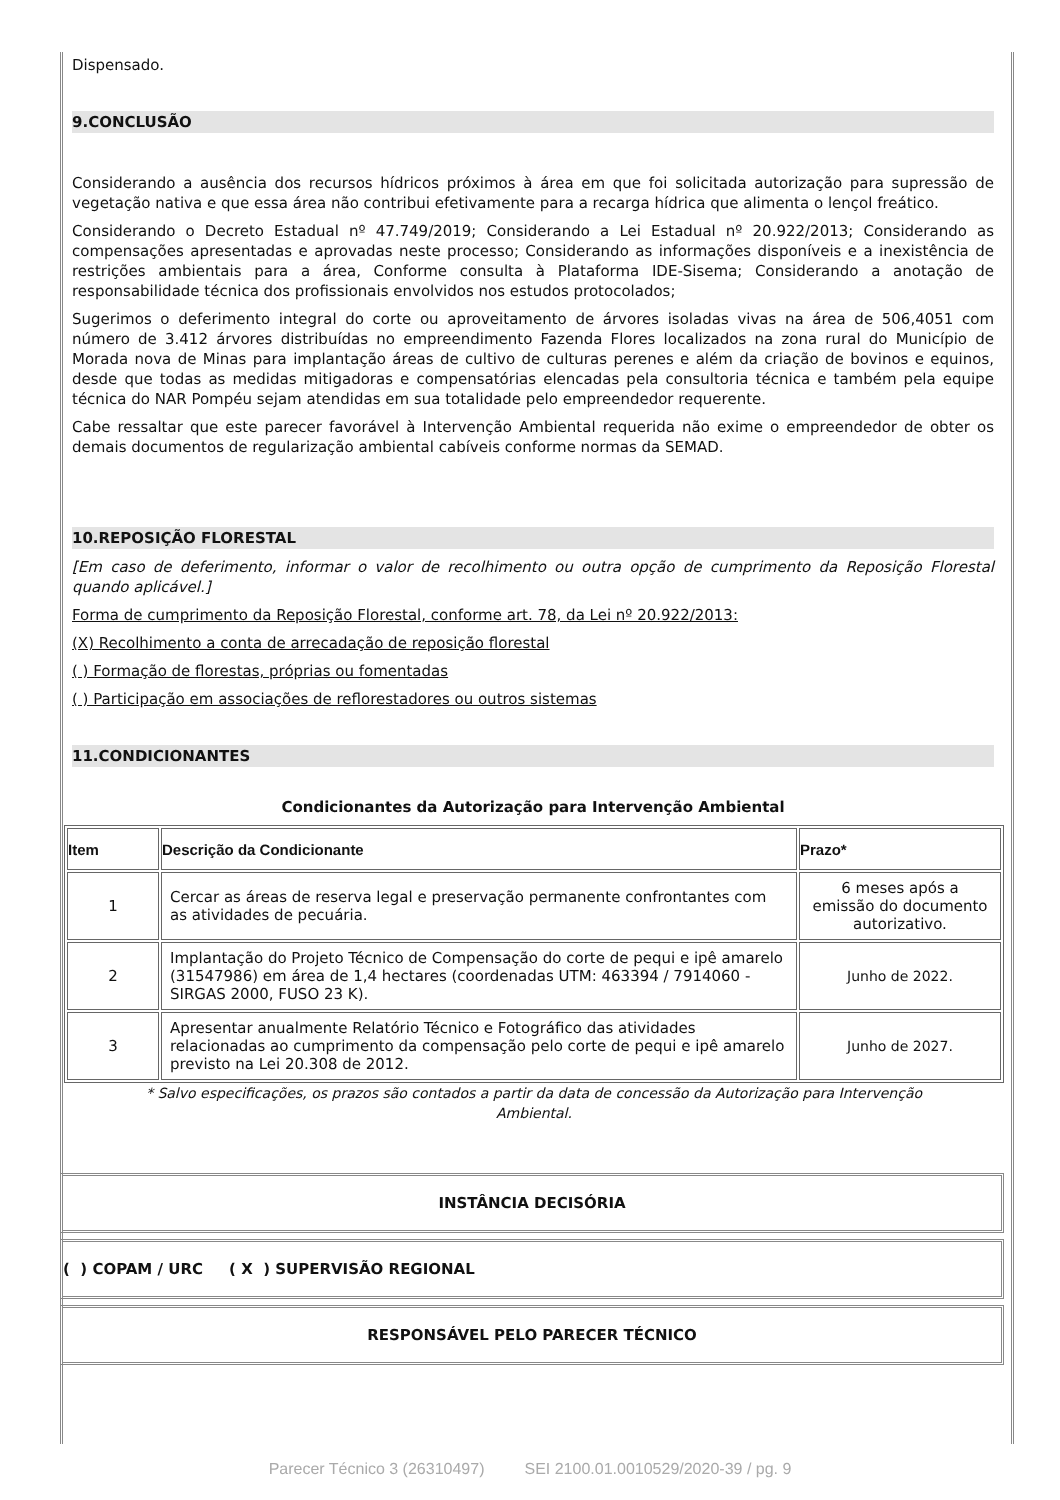Dispensado.
9.CONCLUSÃO
Considerando a ausência dos recursos hídricos próximos à área em que foi solicitada autorização para supressão de vegetação nativa e que essa área não contribui efetivamente para a recarga hídrica que alimenta o lençol freático.
Considerando o Decreto Estadual nº 47.749/2019; Considerando a Lei Estadual nº 20.922/2013; Considerando as compensações apresentadas e aprovadas neste processo; Considerando as informações disponíveis e a inexistência de restrições ambientais para a área, Conforme consulta à Plataforma IDE-Sisema; Considerando a anotação de responsabilidade técnica dos profissionais envolvidos nos estudos protocolados;
Sugerimos o deferimento integral do corte ou aproveitamento de árvores isoladas vivas na área de 506,4051 com número de 3.412 árvores distribuídas no empreendimento Fazenda Flores localizados na zona rural do Município de Morada nova de Minas para implantação áreas de cultivo de culturas perenes e além da criação de bovinos e equinos, desde que todas as medidas mitigadoras e compensatórias elencadas pela consultoria técnica e também pela equipe técnica do NAR Pompéu sejam atendidas em sua totalidade pelo empreendedor requerente.
Cabe ressaltar que este parecer favorável à Intervenção Ambiental requerida não exime o empreendedor de obter os demais documentos de regularização ambiental cabíveis conforme normas da SEMAD.
10.REPOSIÇÃO FLORESTAL
[Em caso de deferimento, informar o valor de recolhimento ou outra opção de cumprimento da Reposição Florestal quando aplicável.]
Forma de cumprimento da Reposição Florestal, conforme art. 78, da Lei nº 20.922/2013:
(X) Recolhimento a conta de arrecadação de reposição florestal
( ) Formação de florestas, próprias ou fomentadas
( ) Participação em associações de reflorestadores ou outros sistemas
11.CONDICIONANTES
Condicionantes da Autorização para Intervenção Ambiental
| Item | Descrição da Condicionante | Prazo* |
| --- | --- | --- |
| 1 | Cercar as áreas de reserva legal e preservação permanente confrontantes com as atividades de pecuária. | 6 meses após a emissão do documento autorizativo. |
| 2 | Implantação do Projeto Técnico de Compensação do corte de pequi e ipê amarelo (31547986) em área de 1,4 hectares (coordenadas UTM: 463394 / 7914060 - SIRGAS 2000, FUSO 23 K). | Junho de 2022. |
| 3 | Apresentar anualmente Relatório Técnico e Fotográfico das atividades relacionadas ao cumprimento da compensação pelo corte de pequi e ipê amarelo previsto na Lei 20.308 de 2012. | Junho de 2027. |
* Salvo especificações, os prazos são contados a partir da data de concessão da Autorização para Intervenção Ambiental.
INSTÂNCIA DECISÓRIA
( ) COPAM / URC ( X ) SUPERVISÃO REGIONAL
RESPONSÁVEL PELO PARECER TÉCNICO
Parecer Técnico 3 (26310497) SEI 2100.01.0010529/2020-39 / pg. 9